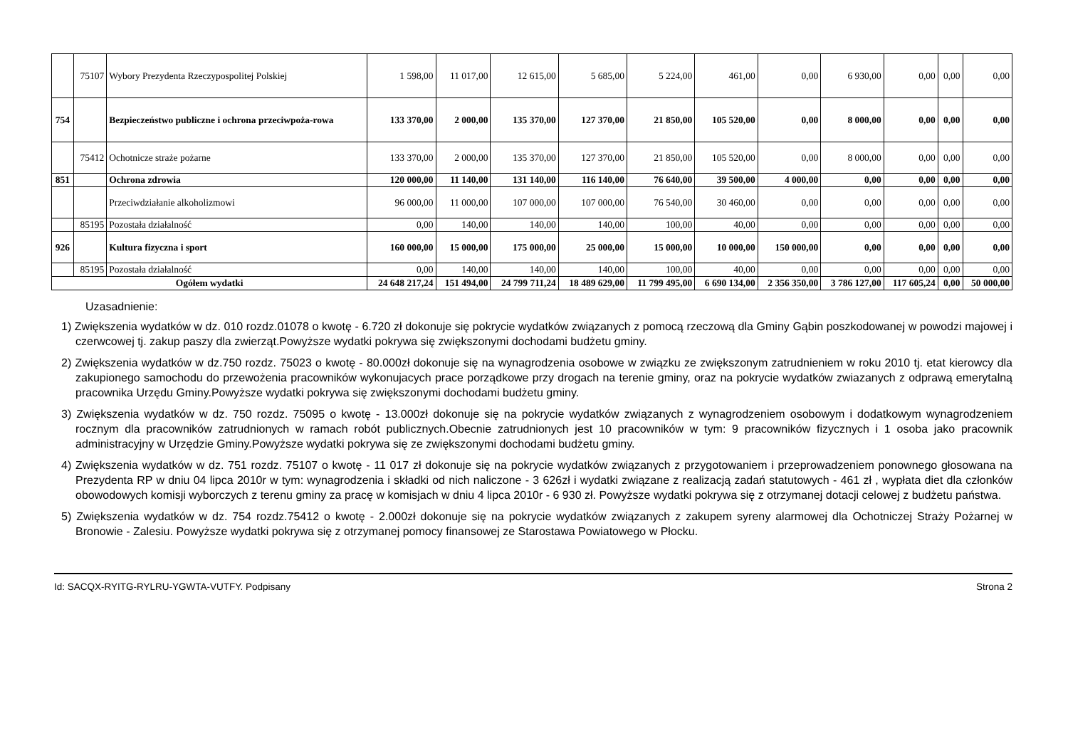| | 75107 | Wybory Prezydenta Rzeczypospolitej Polskiej | 1 598,00 | 11 017,00 | 12 615,00 | 5 685,00 | 5 224,00 | 461,00 | 0,00 | 6 930,00 | 0,00 | 0,00 | 0,00 |
| 754 | | Bezpieczeństwo publiczne i ochrona przeciwpoża-rowa | 133 370,00 | 2 000,00 | 135 370,00 | 127 370,00 | 21 850,00 | 105 520,00 | 0,00 | 8 000,00 | 0,00 | 0,00 | 0,00 |
| | 75412 | Ochotnicze straże pożarne | 133 370,00 | 2 000,00 | 135 370,00 | 127 370,00 | 21 850,00 | 105 520,00 | 0,00 | 8 000,00 | 0,00 | 0,00 | 0,00 |
| 851 | | Ochrona zdrowia | 120 000,00 | 11 140,00 | 131 140,00 | 116 140,00 | 76 640,00 | 39 500,00 | 4 000,00 | 0,00 | 0,00 | 0,00 | 0,00 |
| | | Przeciwdziałanie alkoholizmowi | 96 000,00 | 11 000,00 | 107 000,00 | 107 000,00 | 76 540,00 | 30 460,00 | 0,00 | 0,00 | 0,00 | 0,00 | 0,00 |
| | 85195 | Pozostała działalność | 0,00 | 140,00 | 140,00 | 140,00 | 100,00 | 40,00 | 0,00 | 0,00 | 0,00 | 0,00 | 0,00 |
| 926 | | Kultura fizyczna i sport | 160 000,00 | 15 000,00 | 175 000,00 | 25 000,00 | 15 000,00 | 10 000,00 | 150 000,00 | 0,00 | 0,00 | 0,00 | 0,00 |
| | 85195 | Pozostała działalność | 0,00 | 140,00 | 140,00 | 140,00 | 100,00 | 40,00 | 0,00 | 0,00 | 0,00 | 0,00 | 0,00 |
| Ogółem wydatki | | | 24 648 217,24 | 151 494,00 | 24 799 711,24 | 18 489 629,00 | 11 799 495,00 | 6 690 134,00 | 2 356 350,00 | 3 786 127,00 | 117 605,24 | 0,00 | 50 000,00 |
Uzasadnienie:
1) Zwiększenia wydatków w dz. 010 rozdz.01078 o kwotę - 6.720 zł dokonuje się pokrycie wydatków związanych z pomocą rzeczową dla Gminy Gąbin poszkodowanej w powodzi majowej i czerwcowej tj. zakup paszy dla zwierząt.Powyższe wydatki pokrywa się zwiększonymi dochodami budżetu gminy.
2) Zwiększenia wydatków w dz.750 rozdz. 75023 o kwotę - 80.000zł dokonuje się na wynagrodzenia osobowe w związku ze zwiększonym zatrudnieniem w roku 2010 tj. etat kierowcy dla zakupionego samochodu do przewożenia pracowników wykonujacych prace porządkowe przy drogach na terenie gminy, oraz na pokrycie wydatków zwiazanych z odprawą emerytalną pracownika Urzędu Gminy.Powyższe wydatki pokrywa się zwiększonymi dochodami budżetu gminy.
3) Zwiększenia wydatków w dz. 750 rozdz. 75095 o kwotę - 13.000zł dokonuje się na pokrycie wydatków związanych z wynagrodzeniem osobowym i dodatkowym wynagrodzeniem rocznym dla pracowników zatrudnionych w ramach robót publicznych.Obecnie zatrudnionych jest 10 pracowników w tym: 9 pracowników fizycznych i 1 osoba jako pracownik administracyjny w Urzędzie Gminy.Powyższe wydatki pokrywa się ze zwiększonymi dochodami budżetu gminy.
4) Zwiększenia wydatków w dz. 751 rozdz. 75107 o kwotę - 11 017 zł dokonuje się na pokrycie wydatków związanych z przygotowaniem i przeprowadzeniem ponownego głosowana na Prezydenta RP w dniu 04 lipca 2010r w tym: wynagrodzenia i składki od nich naliczone - 3 626zł i wydatki związane z realizacją zadań statutowych - 461 zł , wypłata diet dla członków obowodowych komisji wyborczych z terenu gminy za pracę w komisjach w dniu 4 lipca 2010r - 6 930 zł. Powyższe wydatki pokrywa się z otrzymanej dotacji celowej z budżetu państwa.
5) Zwiększenia wydatków w dz. 754 rozdz.75412 o kwotę - 2.000zł dokonuje się na pokrycie wydatków związanych z zakupem syreny alarmowej dla Ochotniczej Straży Pożarnej w Bronowie - Zalesiu. Powyższe wydatki pokrywa się z otrzymanej pomocy finansowej ze Starostawa Powiatowego w Płocku.
Id: SACQX-RYITG-RYLRU-YGWTA-VUTFY. Podpisany Strona 2